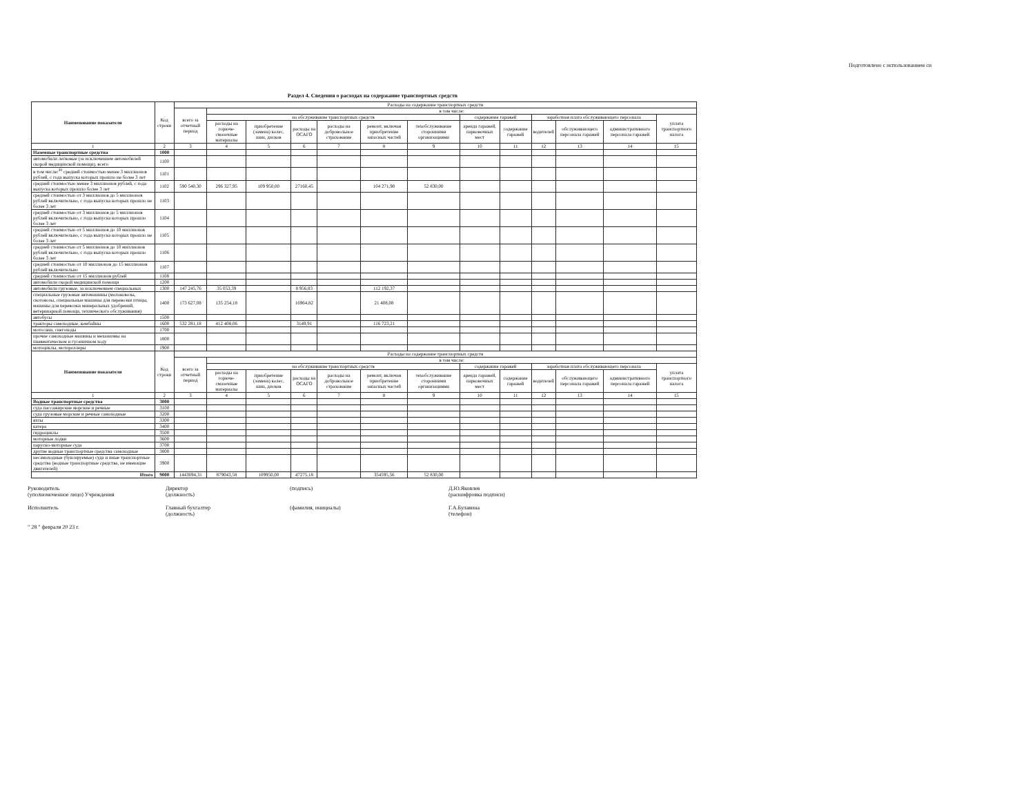Подготовлено с использованием си
Раздел 4. Сведения о расходах на содержание транспортных средств
| Наименование показателя | Код строки | Расходы на содержание транспортных средств | | | | | | | | | | | | |
| --- | --- | --- | --- | --- | --- | --- | --- | --- | --- | --- | --- | --- | --- | --- |
| | | всего за отчетный период | в том числе: | | | | | | | | | | | |
| | | | на обслуживание транспортных средств | | | | | | содержание гаражей | | заработная плата обслуживающего персонала | | | уплата транспортного налога |
| | | | расходы на горюче-смазочные материалы | приобретение (замена) колес, шин, дисков | расходы на ОСАГО | расходы на добровольное страхование | ремонт, включая приобретение запасных частей | техобслуживание сторонними организациями | аренда гаражей, парковочных мест | содержание гаражей | водителей | обслуживающего персонала гаражей | административного персонала гаражей | |
| 1 | 2 | 3 | 4 | 5 | 6 | 7 | 8 | 9 | 10 | 11 | 12 | 13 | 14 | 15 |
| Наземные транспортные средства | 1000 | | | | | | | | | | | | | |
| автомобили легковые (за исключением автомобилей скорой медицинской помощи), всего | 1100 | | | | | | | | | | | | | |
| в том числе:<sup>30</sup> средней стоимостью менее 3 миллионов рублей, с года выпуска которых прошло не более 3 лет | 1101 | | | | | | | | | | | | | |
| средней стоимостью менее 3 миллионов рублей, с года выпуска которых прошло более 3 лет | 1102 | 590 540,30 | 296 327,95 | 109 950,00 | 27160,45 | | 104 271,90 | 52 830,00 | | | | | | |
| средней стоимостью от 3 миллионов до 5 миллионов рублей включительно, с года выпуска которых прошло не более 3 лет | 1103 | | | | | | | | | | | | | |
| средней стоимостью от 3 миллионов до 5 миллионов рублей включительно, с года выпуска которых прошло более 3 лет | 1104 | | | | | | | | | | | | | |
| средней стоимостью от 5 миллионов до 10 миллионов рублей включительно, с года выпуска которых прошло не более 3 лет | 1105 | | | | | | | | | | | | | |
| средней стоимостью от 5 миллионов до 10 миллионов рублей включительно, с года выпуска которых прошло более 3 лет | 1106 | | | | | | | | | | | | | |
| средней стоимостью от 10 миллионов до 15 миллионов рублей включительно | 1107 | | | | | | | | | | | | | |
| средней стоимостью от 15 миллионов рублей | 1108 | | | | | | | | | | | | | |
| автомобили скорой медицинской помощи | 1200 | | | | | | | | | | | | | |
| автомобили грузовые, за исключением специальных | 1300 | 147 245,76 | 35 053,39 | | 8 956,83 | | 112 192,37 | | | | | | | |
| специальные грузовые автомашины (молоковозы, скотовозы, специальные машины для перевозки птицы, машины для перевозки минеральных удобрений, ветеринарной помощи, технического обслуживания) | 1400 | 173 627,08 | 135 254,18 | | 16964,82 | | 21 408,08 | | | | | | | |
| автобусы | 1500 | | | | | | | | | | | | | |
| тракторы самоходные, комбайны | 1600 | 532 281,18 | 412 408,06 | | 3149,91 | | 116 723,21 | | | | | | | |
| мотосани, снегоходы | 1700 | | | | | | | | | | | | | |
| прочие самоходные машины и механизмы на пневматическом и гусеничном ходу | 1800 | | | | | | | | | | | | | |
| мотоциклы, мотороллеры | 1900 | | | | | | | | | | | | | |
| Наименование показателя | Код строки | Расходы на содержание транспортных средств | | | | | | | | | | | | |
| | | всего за отчетный период | в том числе: | | | | | | | | | | | |
| | | | на обслуживание транспортных средств | | | | | | содержание гаражей | | заработная плата обслуживающего персонала | | | уплата транспортного налога |
| | | | расходы на горюче-смазочные материалы | приобретение (замена) колес, шин, дисков | расходы на ОСАГО | расходы на добровольное страхование | ремонт, включая приобретение запасных частей | техобслуживание сторонними организациями | аренда гаражей, парковочных мест | содержание гаражей | водителей | обслуживающего персонала гаражей | административного персонала гаражей | |
| 1 | 2 | 3 | 4 | 5 | 6 | 7 | 8 | 9 | 10 | 11 | 12 | 13 | 14 | 15 |
| Водные транспортные средства | 3000 | | | | | | | | | | | | | |
| суда пассажирские морские и речные | 3100 | | | | | | | | | | | | | |
| суда грузовые морские и речные самоходные | 3200 | | | | | | | | | | | | | |
| яхты | 3300 | | | | | | | | | | | | | |
| катера | 3400 | | | | | | | | | | | | | |
| гидроциклы | 3500 | | | | | | | | | | | | | |
| моторные лодки | 3600 | | | | | | | | | | | | | |
| парусно-моторные суда | 3700 | | | | | | | | | | | | | |
| другие водные транспортные средства самоходные | 3800 | | | | | | | | | | | | | |
| несамоходные (буксируемые) суда и иные транспортные средства (водные транспортные средства, не имеющие двигателей) | 3900 | | | | | | | | | | | | | |
| Итого | 9000 | 1443694,31 | 879043,58 | 109950,00 | 47275,18 | | 354595,56 | 52 830,00 | | | | | | |
Руководитель
(уполномоченное лицо) Учреждения
Директор
(должность)
(подпись)
Д.Ю.Яковлев
(расшифровка подписи)
Исполнитель
Главный бухгалтер
(должность)
(фамилия, инициалы)
Г.А.Булавина
(телефон)
" 28 " февраля 20 23 г.